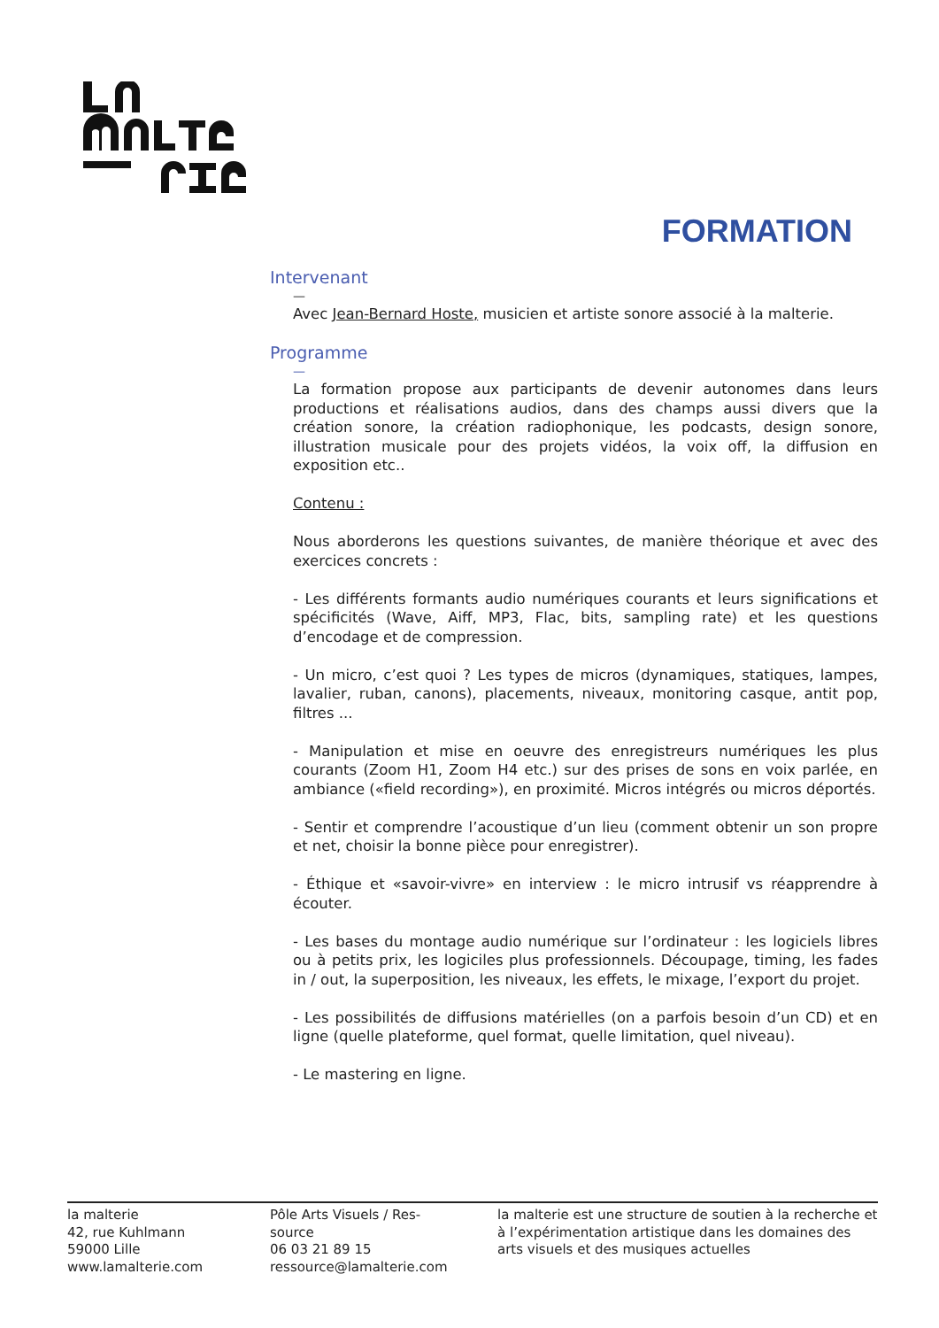FORMATION
Intervenant
—
Avec Jean-Bernard Hoste, musicien et artiste sonore associé à la malterie.
Programme
—
La formation propose aux participants de devenir autonomes dans leurs productions et réalisations audios, dans des champs aussi divers que la création sonore, la création radiophonique, les podcasts, design sonore, illustration musicale pour des projets vidéos, la voix off, la diffusion en exposition etc..
Contenu :
Nous aborderons les questions suivantes, de manière théorique et avec des exercices concrets :
- Les différents formants audio numériques courants et leurs significations et spécificités (Wave, Aiff, MP3, Flac, bits, sampling rate) et les questions d’encodage et de compression.
- Un micro, c’est quoi ? Les types de micros (dynamiques, statiques, lampes, lavalier, ruban, canons), placements, niveaux, monitoring casque, antit pop, filtres ...
- Manipulation et mise en oeuvre des enregistreurs numériques les plus courants (Zoom H1, Zoom H4 etc.) sur des prises de sons en voix parlée, en ambiance («field recording»), en proximité. Micros intégrés ou micros déportés.
- Sentir et comprendre l’acoustique d’un lieu (comment obtenir un son propre et net, choisir la bonne pièce pour enregistrer).
- Éthique et «savoir-vivre» en interview : le micro intrusif vs réapprendre à écouter.
- Les bases du montage audio numérique sur l’ordinateur : les logiciels libres ou à petits prix, les logiciles plus professionnels. Découpage, timing, les fades in / out, la superposition, les niveaux, les effets, le mixage, l’export du projet.
- Les possibilités de diffusions matérielles (on a parfois besoin d’un CD) et en ligne (quelle plateforme, quel format, quelle limitation, quel niveau).
- Le mastering en ligne.
la malterie
42, rue Kuhlmann
59000 Lille
www.lamalterie.com
Pôle Arts Visuels / Res-
source
06 03 21 89 15
ressource@lamalterie.com
la malterie est une structure de soutien à la recherche et à l’expérimentation artistique dans les domaines des arts visuels et des musiques actuelles